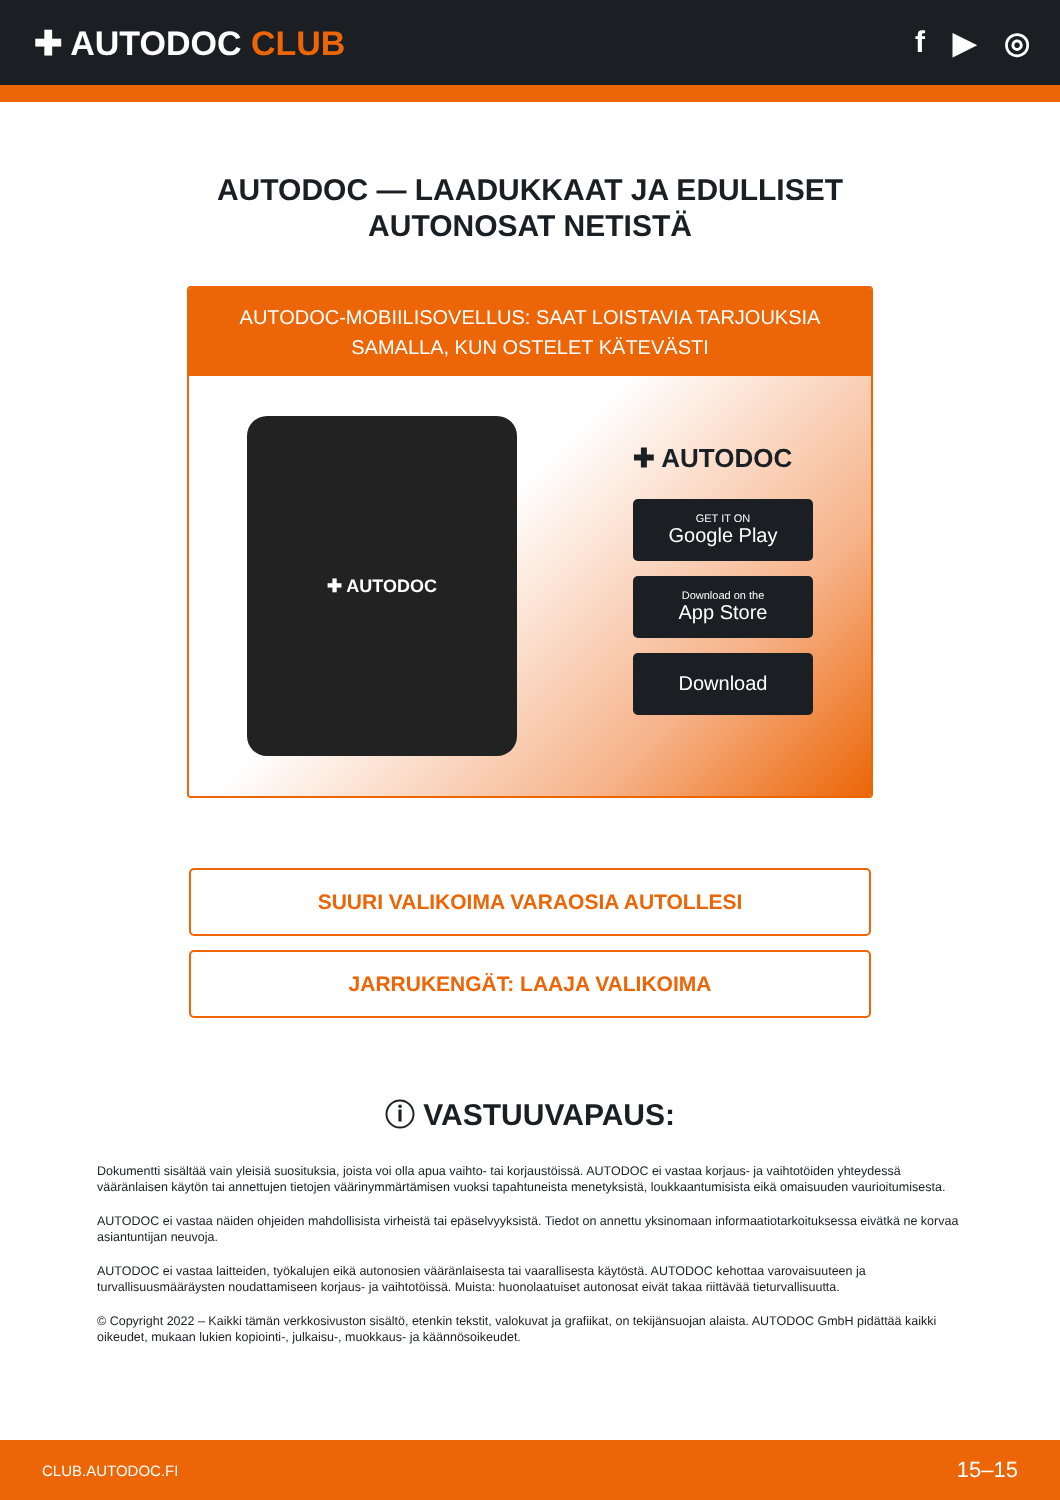✚ AUTODOC CLUB f ▶ ◎
AUTODOC — LAADUKKAAT JA EDULLISET
AUTONOSAT NETISTÄ
AUTODOC-MOBIILISOVELLUS: SAAT LOISTAVIA TARJOUKSIA
SAMALLA, KUN OSTELET KÄTEVÄSTI
✚ AUTODOC
✚ AUTODOC
GET IT ON
Google Play
Download on the
App Store
Download
SUURI VALIKOIMA VARAOSIA AUTOLLESI
JARRUKENGÄT: LAAJA VALIKOIMA
ⓘ VASTUUVAPAUS:
Dokumentti sisältää vain yleisiä suosituksia, joista voi olla apua vaihto- tai korjaustöissä. AUTODOC ei vastaa korjaus- ja vaihtotöiden yhteydessä vääränlaisen käytön tai annettujen tietojen väärinymmärtämisen vuoksi tapahtuneista menetyksistä, loukkaantumisista eikä omaisuuden vaurioitumisesta.
AUTODOC ei vastaa näiden ohjeiden mahdollisista virheistä tai epäselvyyksistä. Tiedot on annettu yksinomaan informaatiotarkoituksessa eivätkä ne korvaa asiantuntijan neuvoja.
AUTODOC ei vastaa laitteiden, työkalujen eikä autonosien vääränlaisesta tai vaarallisesta käytöstä. AUTODOC kehottaa varovaisuuteen ja turvallisuusmääräysten noudattamiseen korjaus- ja vaihtotöissä. Muista: huonolaatuiset autonosat eivät takaa riittävää tieturvallisuutta.
© Copyright 2022 – Kaikki tämän verkkosivuston sisältö, etenkin tekstit, valokuvat ja grafiikat, on tekijänsuojan alaista. AUTODOC GmbH pidättää kaikki oikeudet, mukaan lukien kopiointi-, julkaisu-, muokkaus- ja käännösoikeudet.
CLUB.AUTODOC.FI 15–15